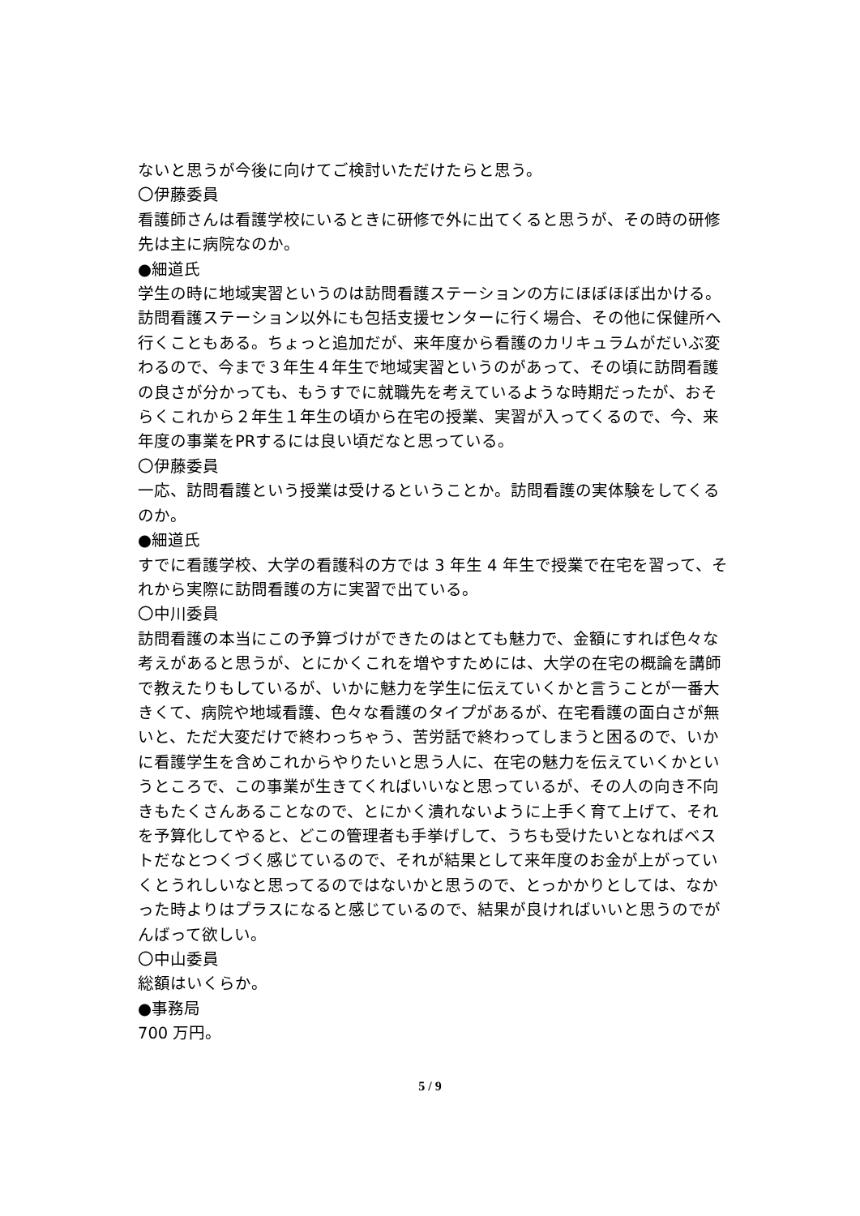ないと思うが今後に向けてご検討いただけたらと思う。
〇伊藤委員
看護師さんは看護学校にいるときに研修で外に出てくると思うが、その時の研修先は主に病院なのか。
●細道氏
学生の時に地域実習というのは訪問看護ステーションの方にほぼほぼ出かける。訪問看護ステーション以外にも包括支援センターに行く場合、その他に保健所へ行くこともある。ちょっと追加だが、来年度から看護のカリキュラムがだいぶ変わるので、今まで３年生４年生で地域実習というのがあって、その頃に訪問看護の良さが分かっても、もうすでに就職先を考えているような時期だったが、おそらくこれから２年生１年生の頃から在宅の授業、実習が入ってくるので、今、来年度の事業をPRするには良い頃だなと思っている。
〇伊藤委員
一応、訪問看護という授業は受けるということか。訪問看護の実体験をしてくるのか。
●細道氏
すでに看護学校、大学の看護科の方では 3 年生 4 年生で授業で在宅を習って、それから実際に訪問看護の方に実習で出ている。
〇中川委員
訪問看護の本当にこの予算づけができたのはとても魅力で、金額にすれば色々な考えがあると思うが、とにかくこれを増やすためには、大学の在宅の概論を講師で教えたりもしているが、いかに魅力を学生に伝えていくかと言うことが一番大きくて、病院や地域看護、色々な看護のタイプがあるが、在宅看護の面白さが無いと、ただ大変だけで終わっちゃう、苦労話で終わってしまうと困るので、いかに看護学生を含めこれからやりたいと思う人に、在宅の魅力を伝えていくかというところで、この事業が生きてくればいいなと思っているが、その人の向き不向きもたくさんあることなので、とにかく潰れないように上手く育て上げて、それを予算化してやると、どこの管理者も手挙げして、うちも受けたいとなればベストだなとつくづく感じているので、それが結果として来年度のお金が上がっていくとうれしいなと思ってるのではないかと思うので、とっかかりとしては、なかった時よりはプラスになると感じているので、結果が良ければいいと思うのでがんばって欲しい。
〇中山委員
総額はいくらか。
●事務局
700 万円。
5 / 9